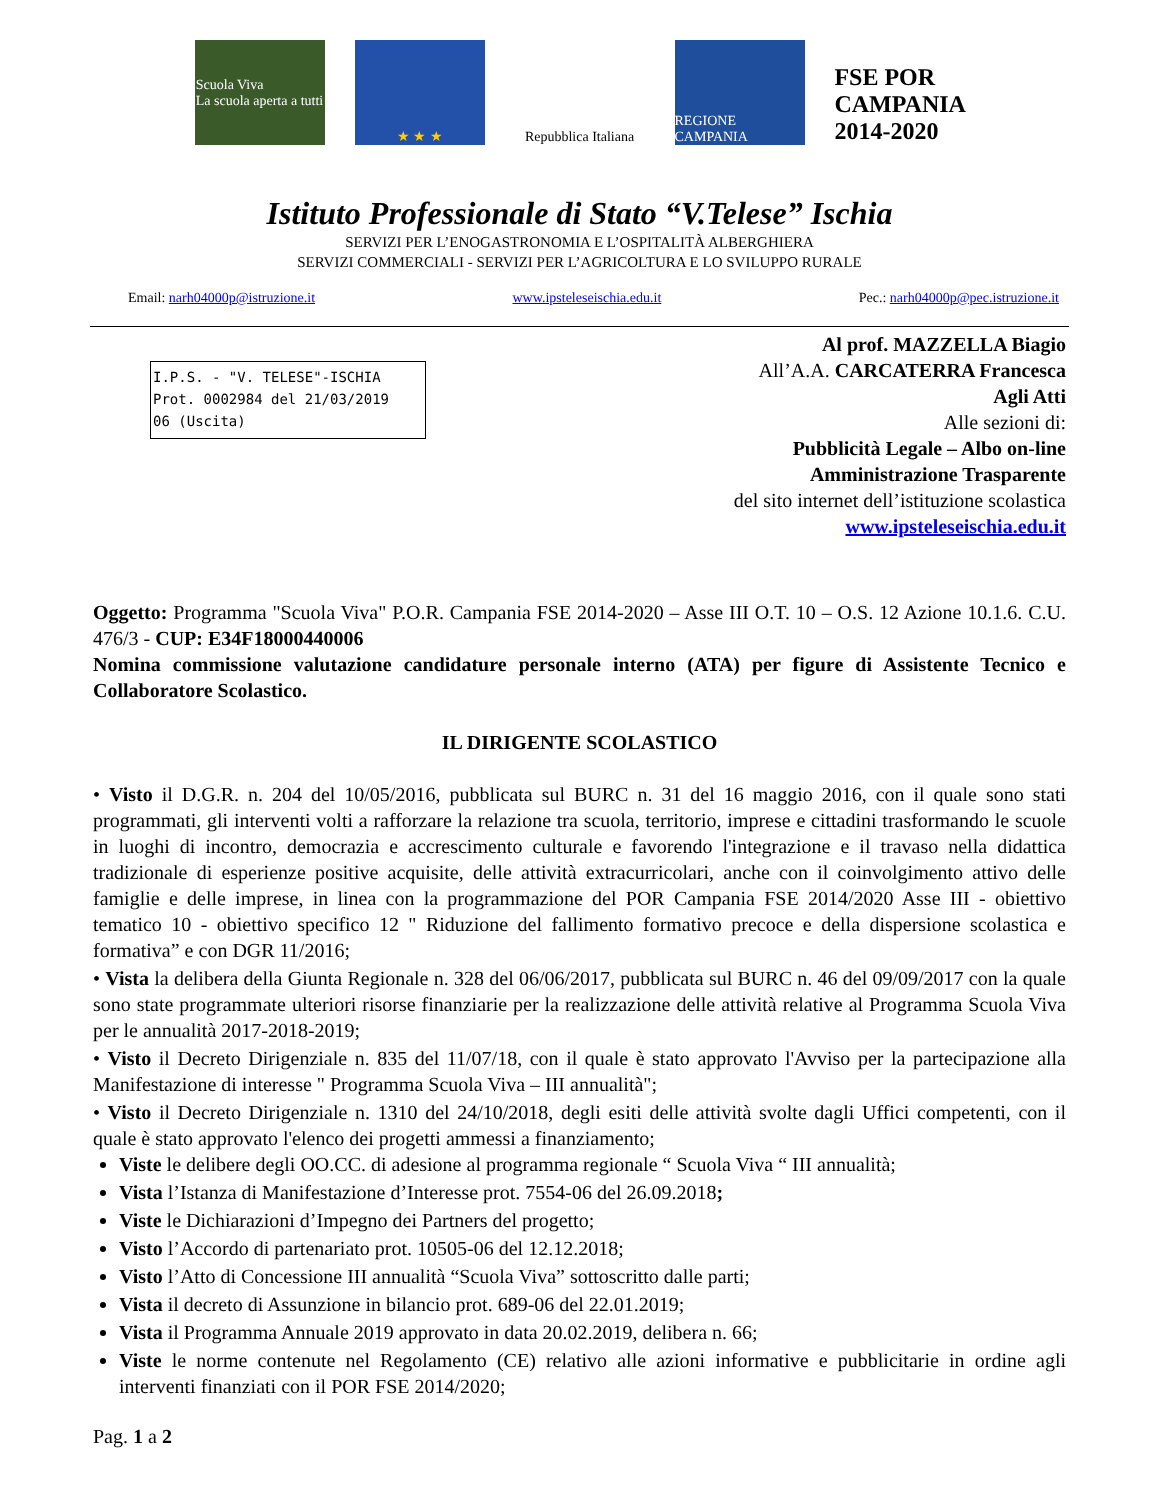Scuola Viva
La scuola aperta a tutti
★ ★ ★
Repubblica Italiana
REGIONE CAMPANIA
FSE POR CAMPANIA 2014-2020
Istituto Professionale di Stato “V.Telese” Ischia
SERVIZI PER L’ENOGASTRONOMIA E L’OSPITALITÀ ALBERGHIERA
SERVIZI COMMERCIALI - SERVIZI PER L’AGRICOLTURA E LO SVILUPPO RURALE
Email: narh04000p@istruzione.it www.ipsteleseischia.edu.it Pec.: narh04000p@pec.istruzione.it
I.P.S. - "V. TELESE"-ISCHIA
Prot. 0002984 del 21/03/2019
06 (Uscita)
Al prof. MAZZELLA Biagio
All’A.A. CARCATERRA Francesca
Agli Atti
Alle sezioni di:
Pubblicità Legale – Albo on-line
Amministrazione Trasparente
del sito internet dell’istituzione scolastica
www.ipsteleseischia.edu.it
Oggetto: Programma "Scuola Viva" P.O.R. Campania FSE 2014-2020 – Asse III O.T. 10 – O.S. 12 Azione 10.1.6. C.U. 476/3 - CUP: E34F18000440006
Nomina commissione valutazione candidature personale interno (ATA) per figure di Assistente Tecnico e Collaboratore Scolastico.
IL DIRIGENTE SCOLASTICO
• Visto il D.G.R. n. 204 del 10/05/2016, pubblicata sul BURC n. 31 del 16 maggio 2016, con il quale sono stati programmati, gli interventi volti a rafforzare la relazione tra scuola, territorio, imprese e cittadini trasformando le scuole in luoghi di incontro, democrazia e accrescimento culturale e favorendo l'integrazione e il travaso nella didattica tradizionale di esperienze positive acquisite, delle attività extracurricolari, anche con il coinvolgimento attivo delle famiglie e delle imprese, in linea con la programmazione del POR Campania FSE 2014/2020 Asse III - obiettivo tematico 10 - obiettivo specifico 12 " Riduzione del fallimento formativo precoce e della dispersione scolastica e formativa” e con DGR 11/2016;
• Vista la delibera della Giunta Regionale n. 328 del 06/06/2017, pubblicata sul BURC n. 46 del 09/09/2017 con la quale sono state programmate ulteriori risorse finanziarie per la realizzazione delle attività relative al Programma Scuola Viva per le annualità 2017-2018-2019;
• Visto il Decreto Dirigenziale n. 835 del 11/07/18, con il quale è stato approvato l'Avviso per la partecipazione alla Manifestazione di interesse " Programma Scuola Viva – III annualità";
• Visto il Decreto Dirigenziale n. 1310 del 24/10/2018, degli esiti delle attività svolte dagli Uffici competenti, con il quale è stato approvato l'elenco dei progetti ammessi a finanziamento;
Viste le delibere degli OO.CC. di adesione al programma regionale “ Scuola Viva “ III annualità;
Vista l’Istanza di Manifestazione d’Interesse prot. 7554-06 del 26.09.2018;
Viste le Dichiarazioni d’Impegno dei Partners del progetto;
Visto l’Accordo di partenariato prot. 10505-06 del 12.12.2018;
Visto l’Atto di Concessione III annualità “Scuola Viva” sottoscritto dalle parti;
Vista il decreto di Assunzione in bilancio prot. 689-06 del 22.01.2019;
Vista il Programma Annuale 2019 approvato in data 20.02.2019, delibera n. 66;
Viste le norme contenute nel Regolamento (CE) relativo alle azioni informative e pubblicitarie in ordine agli interventi finanziati con il POR FSE 2014/2020;
Pag. 1 a 2